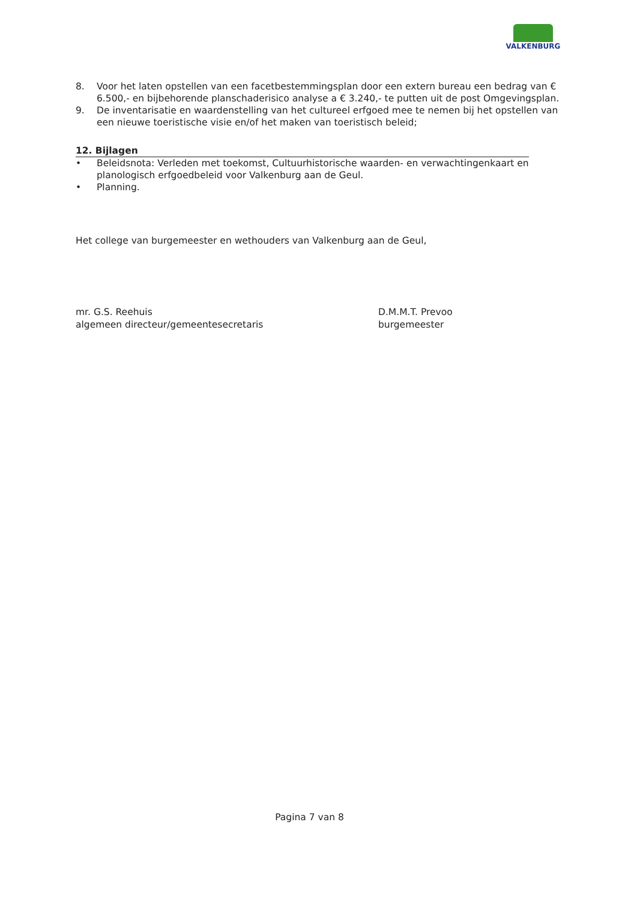VALKENBURG
8. Voor het laten opstellen van een facetbestemmingsplan door een extern bureau een bedrag van € 6.500,- en bijbehorende planschaderisico analyse a € 3.240,- te putten uit de post Omgevingsplan.
9. De inventarisatie en waardenstelling van het cultureel erfgoed mee te nemen bij het opstellen van een nieuwe toeristische visie en/of het maken van toeristisch beleid;
12. Bijlagen
• Beleidsnota: Verleden met toekomst, Cultuurhistorische waarden- en verwachtingenkaart en planologisch erfgoedbeleid voor Valkenburg aan de Geul.
• Planning.
Het college van burgemeester en wethouders van Valkenburg aan de Geul,
mr. G.S. Reehuis
algemeen directeur/gemeentesecretaris
D.M.M.T. Prevoo
burgemeester
Pagina 7 van 8